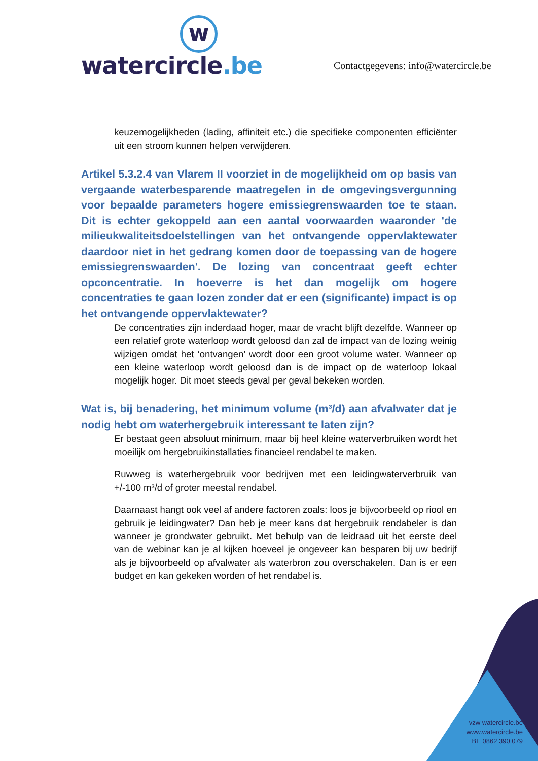w
watercircle.be
Contactgegevens: info@watercircle.be
keuzemogelijkheden (lading, affiniteit etc.) die specifieke componenten efficiënter uit een stroom kunnen helpen verwijderen.
Artikel 5.3.2.4 van Vlarem II voorziet in de mogelijkheid om op basis van vergaande waterbesparende maatregelen in de omgevingsvergunning voor bepaalde parameters hogere emissiegrenswaarden toe te staan. Dit is echter gekoppeld aan een aantal voorwaarden waaronder 'de milieukwaliteitsdoelstellingen van het ontvangende oppervlaktewater daardoor niet in het gedrang komen door de toepassing van de hogere emissiegrenswaarden'. De lozing van concentraat geeft echter opconcentratie. In hoeverre is het dan mogelijk om hogere concentraties te gaan lozen zonder dat er een (significante) impact is op het ontvangende oppervlaktewater?
De concentraties zijn inderdaad hoger, maar de vracht blijft dezelfde. Wanneer op een relatief grote waterloop wordt geloosd dan zal de impact van de lozing weinig wijzigen omdat het ‘ontvangen’ wordt door een groot volume water. Wanneer op een kleine waterloop wordt geloosd dan is de impact op de waterloop lokaal mogelijk hoger. Dit moet steeds geval per geval bekeken worden.
Wat is, bij benadering, het minimum volume (m³/d) aan afvalwater dat je nodig hebt om waterhergebruik interessant te laten zijn?
Er bestaat geen absoluut minimum, maar bij heel kleine waterverbruiken wordt het moeilijk om hergebruikinstallaties financieel rendabel te maken.
Ruwweg is waterhergebruik voor bedrijven met een leidingwaterverbruik van +/-100 m³/d of groter meestal rendabel.
Daarnaast hangt ook veel af andere factoren zoals: loos je bijvoorbeeld op riool en gebruik je leidingwater? Dan heb je meer kans dat hergebruik rendabeler is dan wanneer je grondwater gebruikt. Met behulp van de leidraad uit het eerste deel van de webinar kan je al kijken hoeveel je ongeveer kan besparen bij uw bedrijf als je bijvoorbeeld op afvalwater als waterbron zou overschakelen. Dan is er een budget en kan gekeken worden of het rendabel is.
vzw watercircle.be
www.watercircle.be
BE 0862 390 079